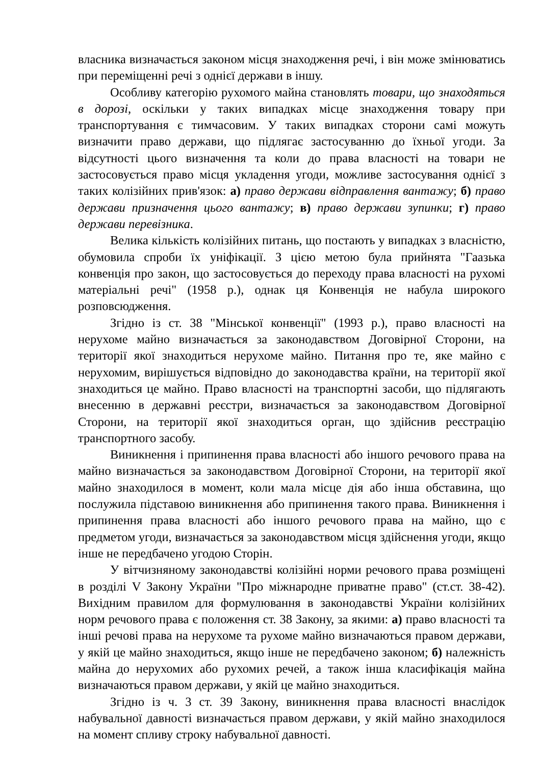власника визначається законом місця знаходження речі, і він може змінюватись при переміщенні речі з однієї держави в іншу.
Особливу категорію рухомого майна становлять товари, що знаходяться в дорозі, оскільки у таких випадках місце знаходження товару при транспортування є тимчасовим. У таких випадках сторони самі можуть визначити право держави, що підлягає застосуванню до їхньої угоди. За відсутності цього визначення та коли до права власності на товари не застосовується право місця укладення угоди, можливе застосування однієї з таких колізійних прив'язок: а) право держави відправлення вантажу; б) право держави призначення цього вантажу; в) право держави зупинки; г) право держави перевізника.
Велика кількість колізійних питань, що постають у випадках з власністю, обумовила спроби їх уніфікації. З цією метою була прийнята "Гаазька конвенція про закон, що застосовується до переходу права власності на рухомі матеріальні речі" (1958 р.), однак ця Конвенція не набула широкого розповсюдження.
Згідно із ст. 38 "Мінської конвенції" (1993 р.), право власності на нерухоме майно визначається за законодавством Договірної Сторони, на території якої знаходиться нерухоме майно. Питання про те, яке майно є нерухомим, вирішується відповідно до законодавства країни, на території якої знаходиться це майно. Право власності на транспортні засоби, що підлягають внесенню в державні реєстри, визначається за законодавством Договірної Сторони, на території якої знаходиться орган, що здійснив реєстрацію транспортного засобу.
Виникнення і припинення права власності або іншого речового права на майно визначається за законодавством Договірної Сторони, на території якої майно знаходилося в момент, коли мала місце дія або інша обставина, що послужила підставою виникнення або припинення такого права. Виникнення і припинення права власності або іншого речового права на майно, що є предметом угоди, визначається за законодавством місця здійснення угоди, якщо інше не передбачено угодою Сторін.
У вітчизняному законодавстві колізійні норми речового права розміщені в розділі V Закону України "Про міжнародне приватне право" (ст.ст. 38-42). Вихідним правилом для формулювання в законодавстві України колізійних норм речового права є положення ст. 38 Закону, за якими: а) право власності та інші речові права на нерухоме та рухоме майно визначаються правом держави, у якій це майно знаходиться, якщо інше не передбачено законом; б) належність майна до нерухомих або рухомих речей, а також інша класифікація майна визначаються правом держави, у якій це майно знаходиться.
Згідно із ч. 3 ст. 39 Закону, виникнення права власності внаслідок набувальної давності визначається правом держави, у якій майно знаходилося на момент спливу строку набувальної давності.